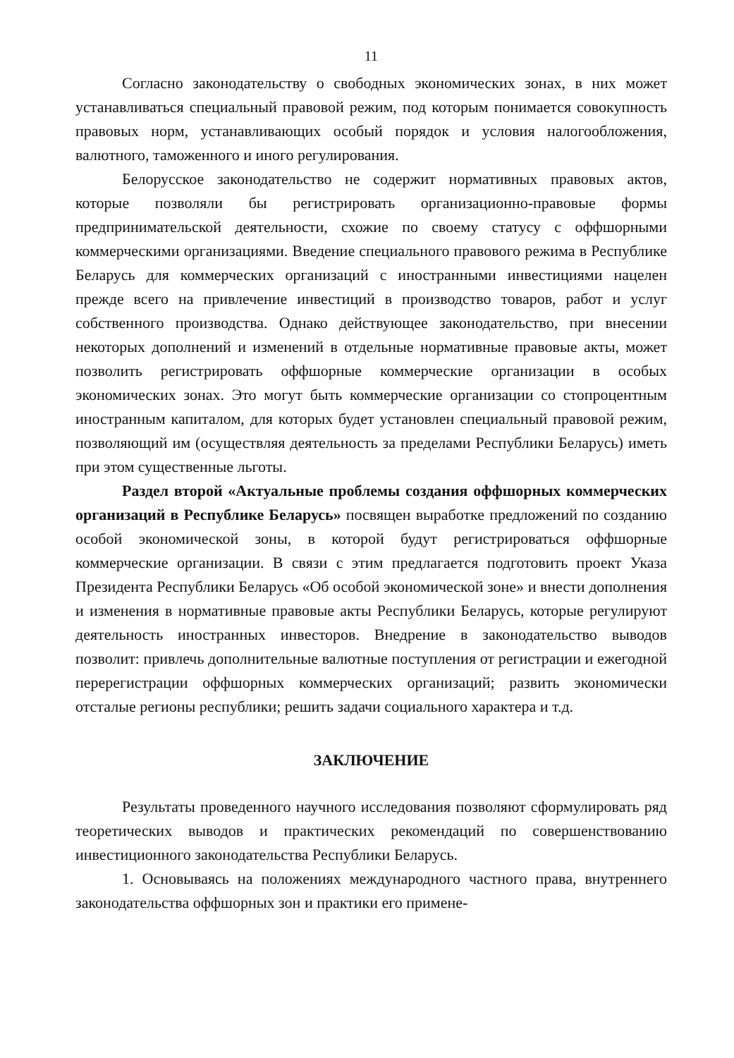11
Согласно законодательству о свободных экономических зонах, в них может устанавливаться специальный правовой режим, под которым понимается совокупность правовых норм, устанавливающих особый порядок и условия налогообложения, валютного, таможенного и иного регулирования.
Белорусское законодательство не содержит нормативных правовых актов, которые позволяли бы регистрировать организационно-правовые формы предпринимательской деятельности, схожие по своему статусу с оффшорными коммерческими организациями. Введение специального правового режима в Республике Беларусь для коммерческих организаций с иностранными инвестициями нацелен прежде всего на привлечение инвестиций в производство товаров, работ и услуг собственного производства. Однако действующее законодательство, при внесении некоторых дополнений и изменений в отдельные нормативные правовые акты, может позволить регистрировать оффшорные коммерческие организации в особых экономических зонах. Это могут быть коммерческие организации со стопроцентным иностранным капиталом, для которых будет установлен специальный правовой режим, позволяющий им (осуществляя деятельность за пределами Республики Беларусь) иметь при этом существенные льготы.
Раздел второй «Актуальные проблемы создания оффшорных коммерческих организаций в Республике Беларусь» посвящен выработке предложений по созданию особой экономической зоны, в которой будут регистрироваться оффшорные коммерческие организации. В связи с этим предлагается подготовить проект Указа Президента Республики Беларусь «Об особой экономической зоне» и внести дополнения и изменения в нормативные правовые акты Республики Беларусь, которые регулируют деятельность иностранных инвесторов. Внедрение в законодательство выводов позволит: привлечь дополнительные валютные поступления от регистрации и ежегодной перерегистрации оффшорных коммерческих организаций; развить экономически отсталые регионы республики; решить задачи социального характера и т.д.
ЗАКЛЮЧЕНИЕ
Результаты проведенного научного исследования позволяют сформулировать ряд теоретических выводов и практических рекомендаций по совершенствованию инвестиционного законодательства Республики Беларусь.
1. Основываясь на положениях международного частного права, внутреннего законодательства оффшорных зон и практики его примене-